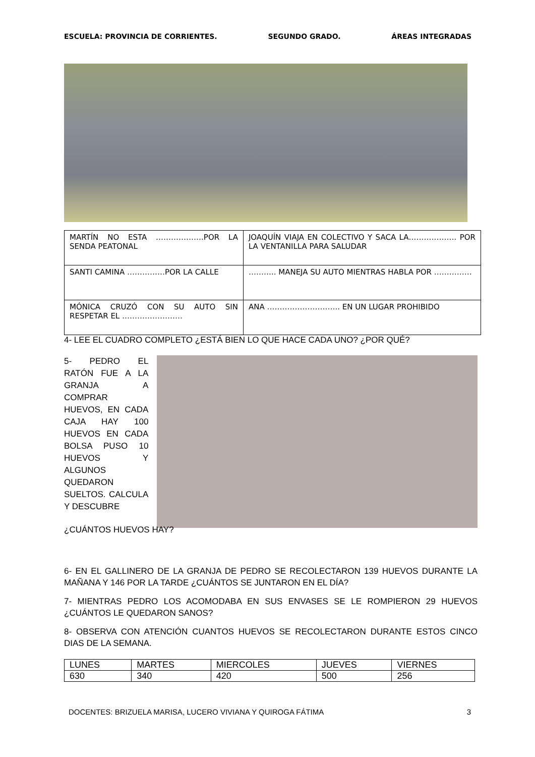ESCUELA: PROVINCIA DE CORRIENTES. SEGUNDO GRADO. ÁREAS INTEGRADAS
| MARTÍN NO ESTA ……………….POR LA SENDA PEATONAL | JOAQUÍN VIAJA EN COLECTIVO Y SACA LA………………. POR LA VENTANILLA PARA SALUDAR |
| SANTI CAMINA ……………POR LA CALLE | ……….. MANEJA SU AUTO MIENTRAS HABLA POR …………… |
| MÓNICA CRUZÓ CON SU AUTO SIN RESPETAR EL …………………… | ANA ……………………….. EN UN LUGAR PROHIBIDO |
4- LEE EL CUADRO COMPLETO ¿ESTÁ BIEN LO QUE HACE CADA UNO? ¿POR QUÉ?
5- PEDRO EL RATÓN FUE A LA GRANJA A COMPRAR HUEVOS, EN CADA CAJA HAY 100 HUEVOS EN CADA BOLSA PUSO 10 HUEVOS Y ALGUNOS QUEDARON SUELTOS. CALCULA Y DESCUBRE
¿CUÁNTOS HUEVOS HAY?
6- EN EL GALLINERO DE LA GRANJA DE PEDRO SE RECOLECTARON 139 HUEVOS DURANTE LA MAÑANA Y 146 POR LA TARDE ¿CUÁNTOS SE JUNTARON EN EL DÍA?
7- MIENTRAS PEDRO LOS ACOMODABA EN SUS ENVASES SE LE ROMPIERON 29 HUEVOS ¿CUÁNTOS LE QUEDARON SANOS?
8- OBSERVA CON ATENCIÓN CUANTOS HUEVOS SE RECOLECTARON DURANTE ESTOS CINCO DIAS DE LA SEMANA.
| LUNES | MARTES | MIERCOLES | JUEVES | VIERNES |
| 630 | 340 | 420 | 500 | 256 |
DOCENTES: BRIZUELA MARISA, LUCERO VIVIANA Y QUIROGA FÁTIMA 3